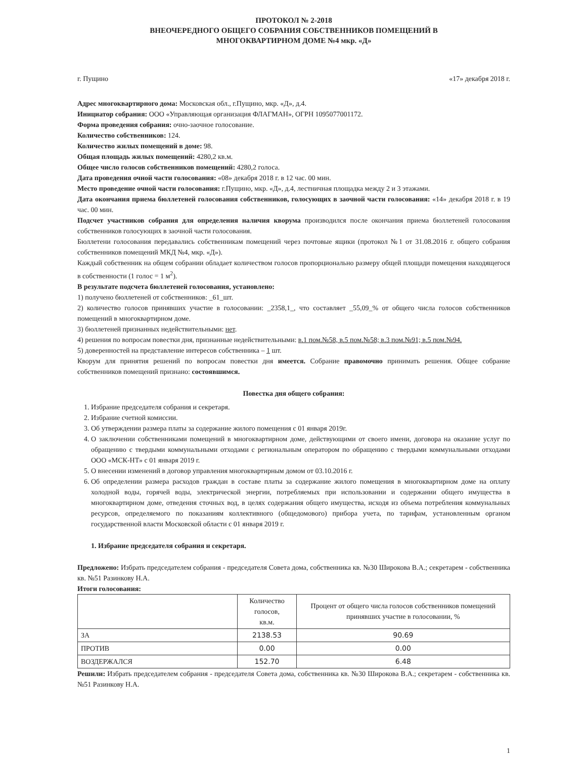ПРОТОКОЛ № 2-2018
ВНЕОЧЕРЕДНОГО ОБЩЕГО СОБРАНИЯ СОБСТВЕННИКОВ ПОМЕЩЕНИЙ В
МНОГОКВАРТИРНОМ ДОМЕ №4 мкр. «Д»
г. Пущино «17» декабря 2018 г.
Адрес многоквартирного дома: Московская обл., г.Пущино, мкр. «Д», д.4.
Инициатор собрания: ООО «Управляющая организация ФЛАГМАН», ОГРН 1095077001172.
Форма проведения собрания: очно-заочное голосование.
Количество собственников: 124.
Количество жилых помещений в доме: 98.
Общая площадь жилых помещений: 4280,2 кв.м.
Общее число голосов собственников помещений: 4280,2 голоса.
Дата проведения очной части голосования: «08» декабря 2018 г. в 12 час. 00 мин.
Место проведение очной части голосования: г.Пущино, мкр. «Д», д.4, лестничная площадка между 2 и 3 этажами.
Дата окончания приема бюллетеней голосования собственников, голосующих в заочной части голосования: «14» декабря 2018 г. в 19 час. 00 мин.
Подсчет участников собрания для определения наличия кворума производился после окончания приема бюллетеней голосования собственников голосующих в заочной части голосования.
Бюллетени голосования передавались собственникам помещений через почтовые ящики (протокол №1 от 31.08.2016 г. общего собрания собственников помещений МКД №4, мкр. «Д»).
Каждый собственник на общем собрании обладает количеством голосов пропорционально размеру общей площади помещения находящегося в собственности (1 голос = 1 м<sup>2</sup>).
В результате подсчета бюллетеней голосования, установлено:
1) получено бюллетеней от собственников: _61_шт.
2) количество голосов принявших участие в голосовании: _2358,1_, что составляет _55,09_% от общего числа голосов собственников помещений в многоквартирном доме.
3) бюллетеней признанных недействительными: нет.
4) решения по вопросам повестки дня, признанные недействительными: в.1 пом.№58, в.5 пом.№58; в.3 пом.№91; в.5 пом.№94.
5) доверенностей на представление интересов собственника – 1 шт.
Кворум для принятия решений по вопросам повестки дня имеется. Собрание правомочно принимать решения. Общее собрание собственников помещений признано: состоявшимся.
Повестка дня общего собрания:
1. Избрание председателя собрания и секретаря.
2. Избрание счетной комиссии.
3. Об утверждении размера платы за содержание жилого помещения с 01 января 2019г.
4. О заключении собственниками помещений в многоквартирном доме, действующими от своего имени, договора на оказание услуг по обращению с твердыми коммунальными отходами с региональным оператором по обращению с твердыми коммунальными отходами ООО «МСК-НТ» с 01 января 2019 г.
5. О внесении изменений в договор управления многоквартирным домом от 03.10.2016 г.
6. Об определении размера расходов граждан в составе платы за содержание жилого помещения в многоквартирном доме на оплату холодной воды, горячей воды, электрической энергии, потребляемых при использовании и содержании общего имущества в многоквартирном доме, отведения сточных вод, в целях содержания общего имущества, исходя из объема потребления коммунальных ресурсов, определяемого по показаниям коллективного (общедомового) прибора учета, по тарифам, установленным органом государственной власти Московской области с 01 января 2019 г.
1. Избрание председателя собрания и секретаря.
Предложено: Избрать председателем собрания - председателя Совета дома, собственника кв. №30 Широкова В.А.; секретарем - собственника кв. №51 Разинкову Н.А.
Итоги голосования:
| | Количество голосов, кв.м. | Процент от общего числа голосов собственников помещений принявших участие в голосовании, % |
| --- | --- | --- |
| ЗА | 2138.53 | 90.69 |
| ПРОТИВ | 0.00 | 0.00 |
| ВОЗДЕРЖАЛСЯ | 152.70 | 6.48 |
Решили: Избрать председателем собрания - председателя Совета дома, собственника кв. №30 Широкова В.А.; секретарем - собственника кв. №51 Разинкову Н.А.
1